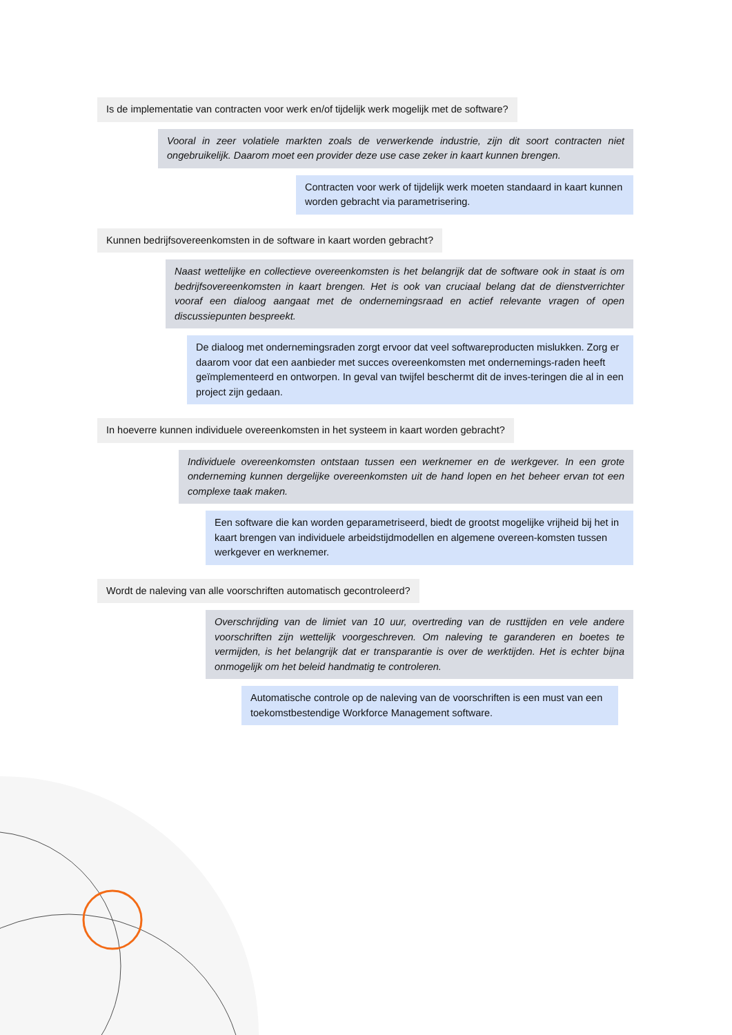Is de implementatie van contracten voor werk en/of tijdelijk werk mogelijk met de software?
Vooral in zeer volatiele markten zoals de verwerkende industrie, zijn dit soort contracten niet ongebruikelijk. Daarom moet een provider deze use case zeker in kaart kunnen brengen.
Contracten voor werk of tijdelijk werk moeten standaard in kaart kunnen worden gebracht via parametrisering.
Kunnen bedrijfsovereenkomsten in de software in kaart worden gebracht?
Naast wettelijke en collectieve overeenkomsten is het belangrijk dat de software ook in staat is om bedrijfsovereenkomsten in kaart brengen. Het is ook van cruciaal belang dat de dienstverrichter vooraf een dialoog aangaat met de ondernemingsraad en actief relevante vragen of open discussiepunten bespreekt.
De dialoog met ondernemingsraden zorgt ervoor dat veel softwareproducten mislukken. Zorg er daarom voor dat een aanbieder met succes overeenkomsten met ondernemings-raden heeft geïmplementeerd en ontworpen. In geval van twijfel beschermt dit de inves-teringen die al in een project zijn gedaan.
In hoeverre kunnen individuele overeenkomsten in het systeem in kaart worden gebracht?
Individuele overeenkomsten ontstaan tussen een werknemer en de werkgever. In een grote onderneming kunnen dergelijke overeenkomsten uit de hand lopen en het beheer ervan tot een complexe taak maken.
Een software die kan worden geparametriseerd, biedt de grootst mogelijke vrijheid bij het in kaart brengen van individuele arbeidstijdmodellen en algemene overeen-komsten tussen werkgever en werknemer.
Wordt de naleving van alle voorschriften automatisch gecontroleerd?
Overschrijding van de limiet van 10 uur, overtreding van de rusttijden en vele andere voorschriften zijn wettelijk voorgeschreven. Om naleving te garanderen en boetes te vermijden, is het belangrijk dat er transparantie is over de werktijden. Het is echter bijna onmogelijk om het beleid handmatig te controleren.
Automatische controle op de naleving van de voorschriften is een must van een toekomstbestendige Workforce Management software.